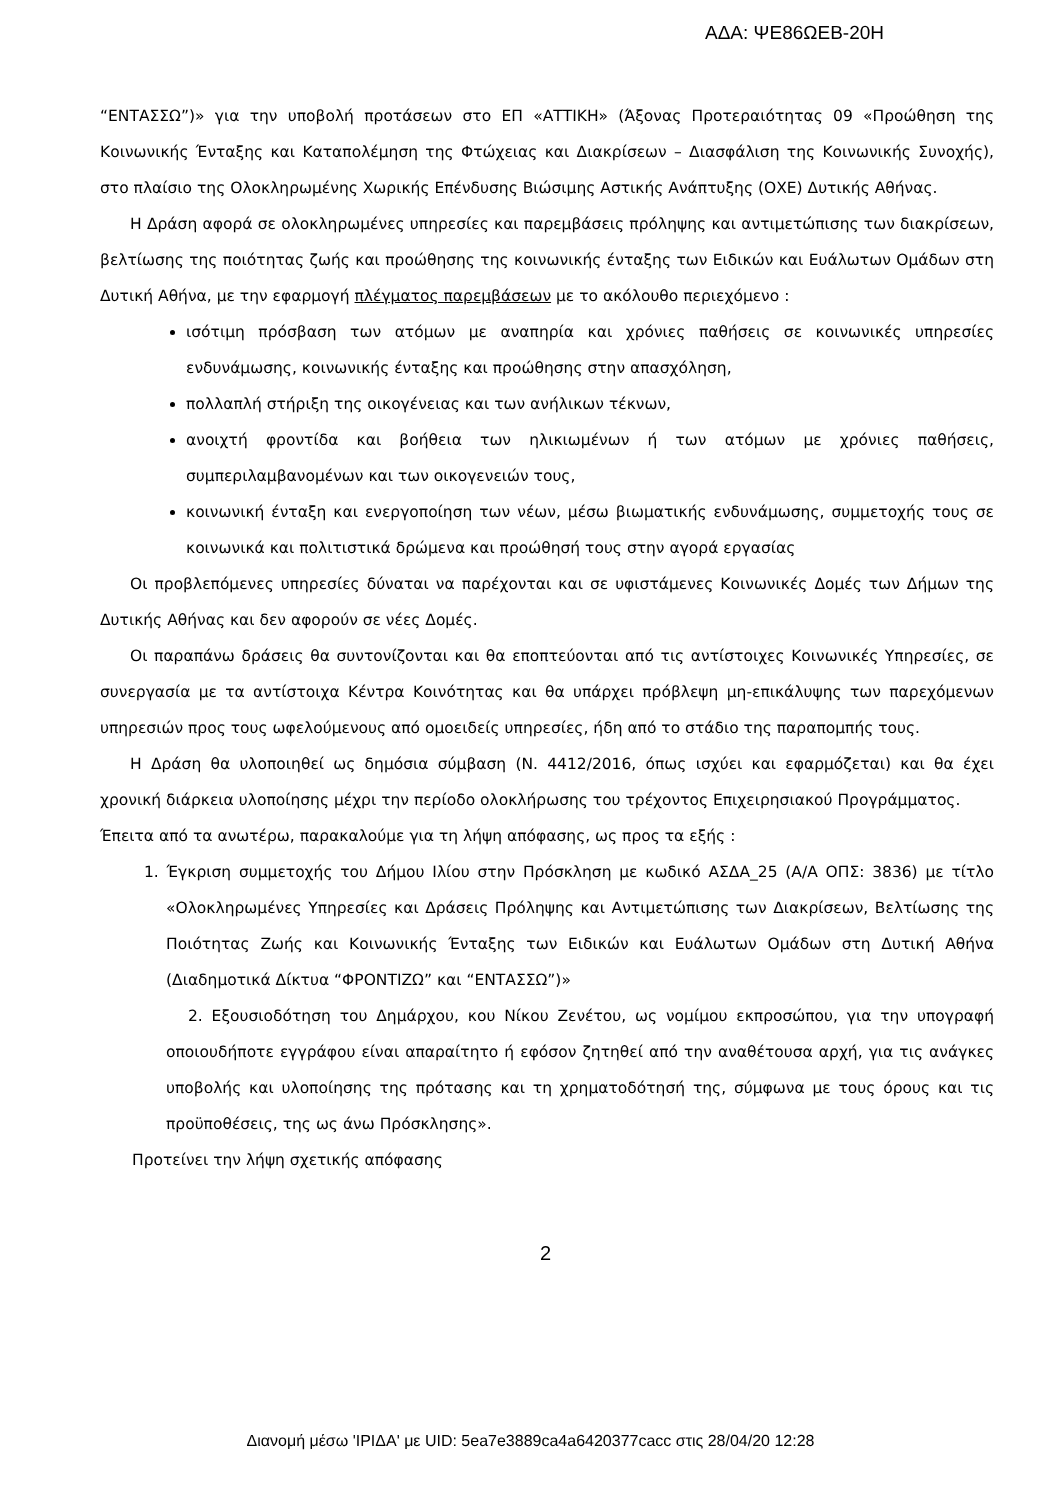ΑΔΑ: ΨΕ86ΩΕΒ-20Η
“ΕΝΤΑΣΣΩ”)» για την υποβολή προτάσεων στο ΕΠ «ΑΤΤΙΚΗ» (Άξονας Προτεραιότητας 09 «Προώθηση της Κοινωνικής Ένταξης και Καταπολέμηση της Φτώχειας και Διακρίσεων – Διασφάλιση της Κοινωνικής Συνοχής), στο πλαίσιο της Ολοκληρωμένης Χωρικής Επένδυσης Βιώσιμης Αστικής Ανάπτυξης (ΟΧΕ) Δυτικής Αθήνας.
Η Δράση αφορά σε ολοκληρωμένες υπηρεσίες και παρεμβάσεις πρόληψης και αντιμετώπισης των διακρίσεων, βελτίωσης της ποιότητας ζωής και προώθησης της κοινωνικής ένταξης των Ειδικών και Ευάλωτων Ομάδων στη Δυτική Αθήνα, με την εφαρμογή πλέγματος παρεμβάσεων με το ακόλουθο περιεχόμενο :
ισότιμη πρόσβαση των ατόμων με αναπηρία και χρόνιες παθήσεις σε κοινωνικές υπηρεσίες ενδυνάμωσης, κοινωνικής ένταξης και προώθησης στην απασχόληση,
πολλαπλή στήριξη της οικογένειας και των ανήλικων τέκνων,
ανοιχτή φροντίδα και βοήθεια των ηλικιωμένων ή των ατόμων με χρόνιες παθήσεις, συμπεριλαμβανομένων και των οικογενειών τους,
κοινωνική ένταξη και ενεργοποίηση των νέων, μέσω βιωματικής ενδυνάμωσης, συμμετοχής τους σε κοινωνικά και πολιτιστικά δρώμενα και προώθησή τους στην αγορά εργασίας
Οι προβλεπόμενες υπηρεσίες δύναται να παρέχονται και σε υφιστάμενες Κοινωνικές Δομές των Δήμων της Δυτικής Αθήνας και δεν αφορούν σε νέες Δομές.
Οι παραπάνω δράσεις θα συντονίζονται και θα εποπτεύονται από τις αντίστοιχες Κοινωνικές Υπηρεσίες, σε συνεργασία με τα αντίστοιχα Κέντρα Κοινότητας και θα υπάρχει πρόβλεψη μη-επικάλυψης των παρεχόμενων υπηρεσιών προς τους ωφελούμενους από ομοειδείς υπηρεσίες, ήδη από το στάδιο της παραπομπής τους.
Η Δράση θα υλοποιηθεί ως δημόσια σύμβαση (Ν. 4412/2016, όπως ισχύει και εφαρμόζεται) και θα έχει χρονική διάρκεια υλοποίησης μέχρι την περίοδο ολοκλήρωσης του τρέχοντος Επιχειρησιακού Προγράμματος.
Έπειτα από τα ανωτέρω, παρακαλούμε για τη λήψη απόφασης, ως προς τα εξής :
1. Έγκριση συμμετοχής του Δήμου Ιλίου στην Πρόσκληση με κωδικό ΑΣΔΑ_25 (Α/Α ΟΠΣ: 3836) με τίτλο «Ολοκληρωμένες Υπηρεσίες και Δράσεις Πρόληψης και Αντιμετώπισης των Διακρίσεων, Βελτίωσης της Ποιότητας Ζωής και Κοινωνικής Ένταξης των Ειδικών και Ευάλωτων Ομάδων στη Δυτική Αθήνα (Διαδημοτικά Δίκτυα “ΦΡΟΝΤΙΖΩ” και “ΕΝΤΑΣΣΩ”)»
2. Εξουσιοδότηση του Δημάρχου, κου Νίκου Ζενέτου, ως νομίμου εκπροσώπου, για την υπογραφή οποιουδήποτε εγγράφου είναι απαραίτητο ή εφόσον ζητηθεί από την αναθέτουσα αρχή, για τις ανάγκες υποβολής και υλοποίησης της πρότασης και τη χρηματοδότησή της, σύμφωνα με τους όρους και τις προϋποθέσεις, της ως άνω Πρόσκλησης».
Προτείνει την λήψη σχετικής απόφασης
2
Διανομή μέσω 'ΙΡΙΔΑ' με UID: 5ea7e3889ca4a6420377cacc στις 28/04/20 12:28